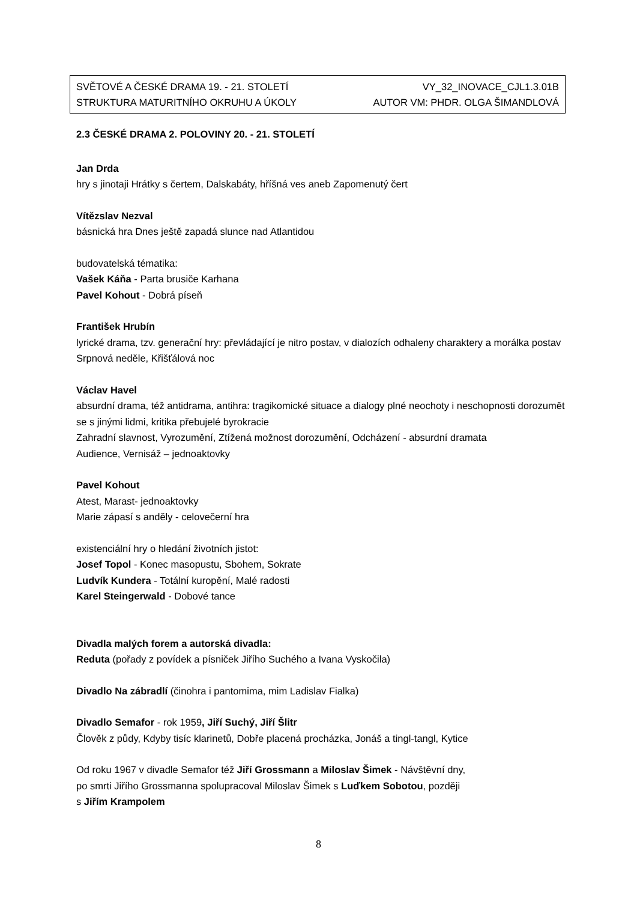SVĚTOVÉ A ČESKÉ DRAMA 19. - 21. STOLETÍ VY_32_INOVACE_CJL1.3.01B
STRUKTURA MATURITNÍHO OKRUHU A ÚKOLY AUTOR VM: PHDR. OLGA ŠIMANDLOVÁ
2.3 ČESKÉ DRAMA 2. POLOVINY 20. - 21. STOLETÍ
Jan Drda
hry s jinotaji Hrátky s čertem, Dalskabáty, hříšná ves aneb Zapomenutý čert
Vítězslav Nezval
básnická hra Dnes ještě zapadá slunce nad Atlantidou
budovatelská tématika:
Vašek Káňa - Parta brusiče Karhana
Pavel Kohout - Dobrá píseň
František Hrubín
lyrické drama, tzv. generační hry: převládající je nitro postav, v dialozích odhaleny charaktery a morálka postav
Srpnová neděle, Křišťálová noc
Václav Havel
absurdní drama, též antidrama, antihra: tragikomické situace a dialogy plné neochoty i neschopnosti dorozumět se s jinými lidmi, kritika přebujelé byrokracie
Zahradní slavnost, Vyrozumění, Ztížená možnost dorozumění, Odcházení - absurdní dramata
Audience, Vernisáž – jednoaktovky
Pavel Kohout
Atest, Marast- jednoaktovky
Marie zápasí s anděly - celovečerní hra
existenciální hry o hledání životních jistot:
Josef Topol - Konec masopustu, Sbohem, Sokrate
Ludvík Kundera - Totální kuropění, Malé radosti
Karel Steingerwald - Dobové tance
Divadla malých forem a autorská divadla:
Reduta (pořady z povídek a písniček Jiřího Suchého a Ivana Vyskočila)
Divadlo Na zábradlí (činohra i pantomima, mim Ladislav Fialka)
Divadlo Semafor - rok 1959, Jiří Suchý, Jiří Šlitr
Člověk z půdy, Kdyby tisíc klarinetů, Dobře placená procházka, Jonáš a tingl-tangl, Kytice
Od roku 1967 v divadle Semafor též Jiří Grossmann a Miloslav Šimek - Návštěvní dny,
po smrti Jiřího Grossmanna spolupracoval Miloslav Šimek s Luďkem Sobotou, později
s Jiřím Krampolem
8